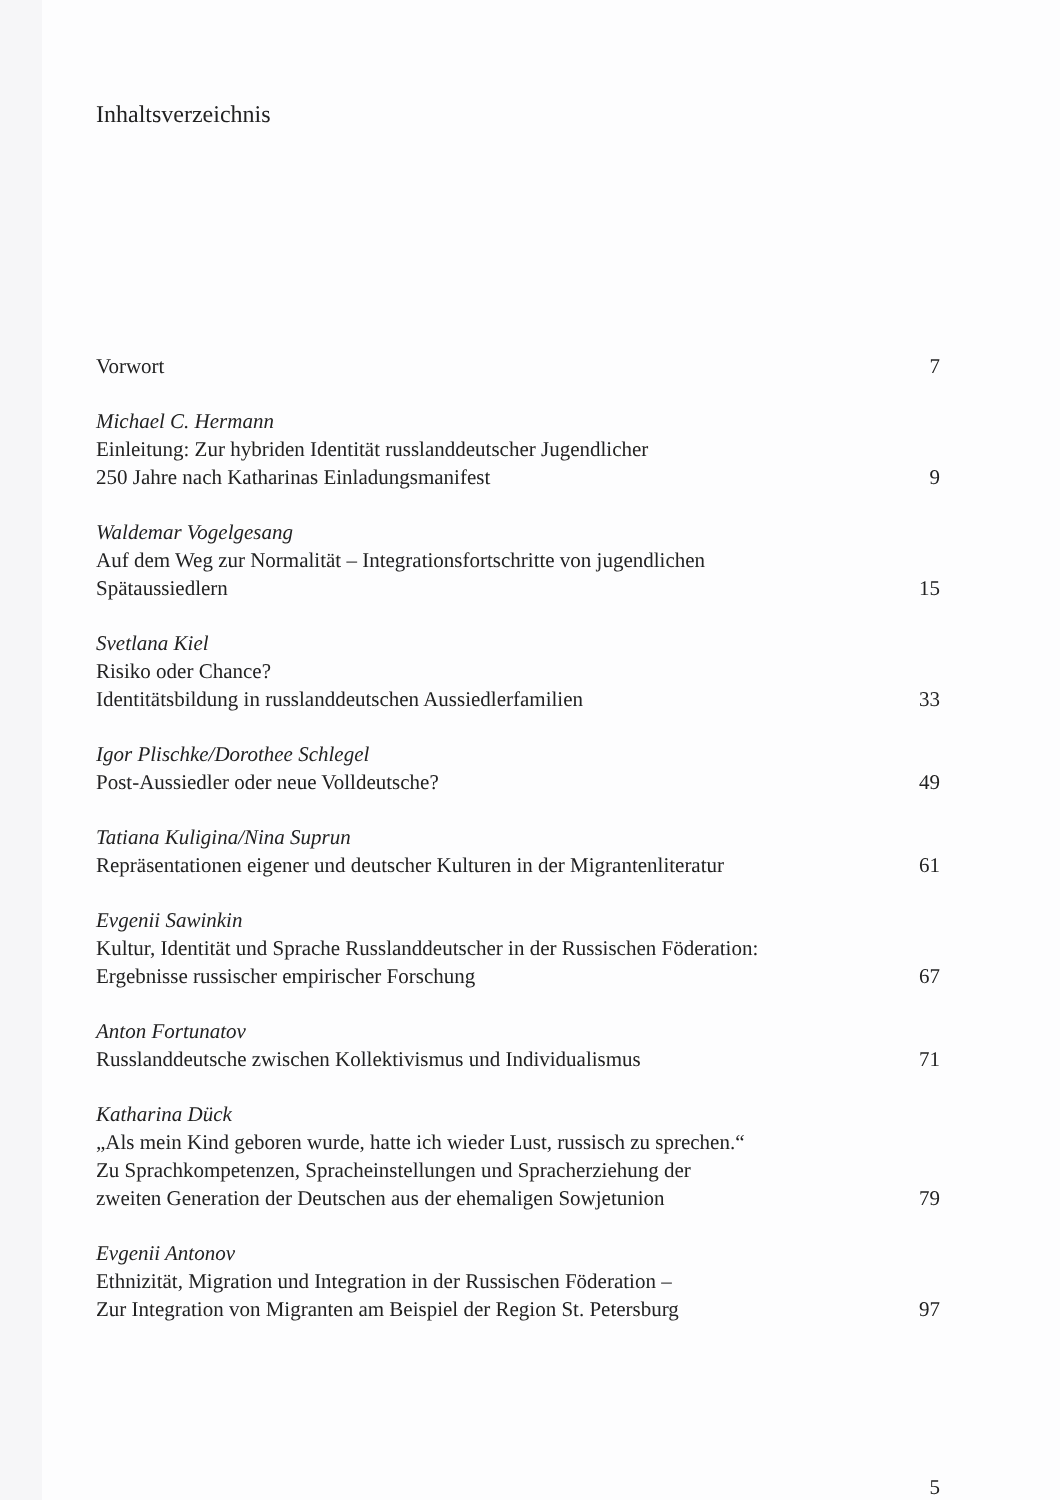Inhaltsverzeichnis
Vorwort 7
Michael C. Hermann
Einleitung: Zur hybriden Identität russlanddeutscher Jugendlicher
250 Jahre nach Katharinas Einladungsmanifest 9
Waldemar Vogelgesang
Auf dem Weg zur Normalität – Integrationsfortschritte von jugendlichen
Spätaussiedlern 15
Svetlana Kiel
Risiko oder Chance?
Identitätsbildung in russlanddeutschen Aussiedlerfamilien 33
Igor Plischke/Dorothee Schlegel
Post-Aussiedler oder neue Volldeutsche? 49
Tatiana Kuligina/Nina Suprun
Repräsentationen eigener und deutscher Kulturen in der Migrantenliteratur 61
Evgenii Sawinkin
Kultur, Identität und Sprache Russlanddeutscher in der Russischen Föderation:
Ergebnisse russischer empirischer Forschung 67
Anton Fortunatov
Russlanddeutsche zwischen Kollektivismus und Individualismus 71
Katharina Dück
„Als mein Kind geboren wurde, hatte ich wieder Lust, russisch zu sprechen.“
Zu Sprachkompetenzen, Spracheinstellungen und Spracherziehung der
zweiten Generation der Deutschen aus der ehemaligen Sowjetunion 79
Evgenii Antonov
Ethnizität, Migration und Integration in der Russischen Föderation –
Zur Integration von Migranten am Beispiel der Region St. Petersburg 97
5